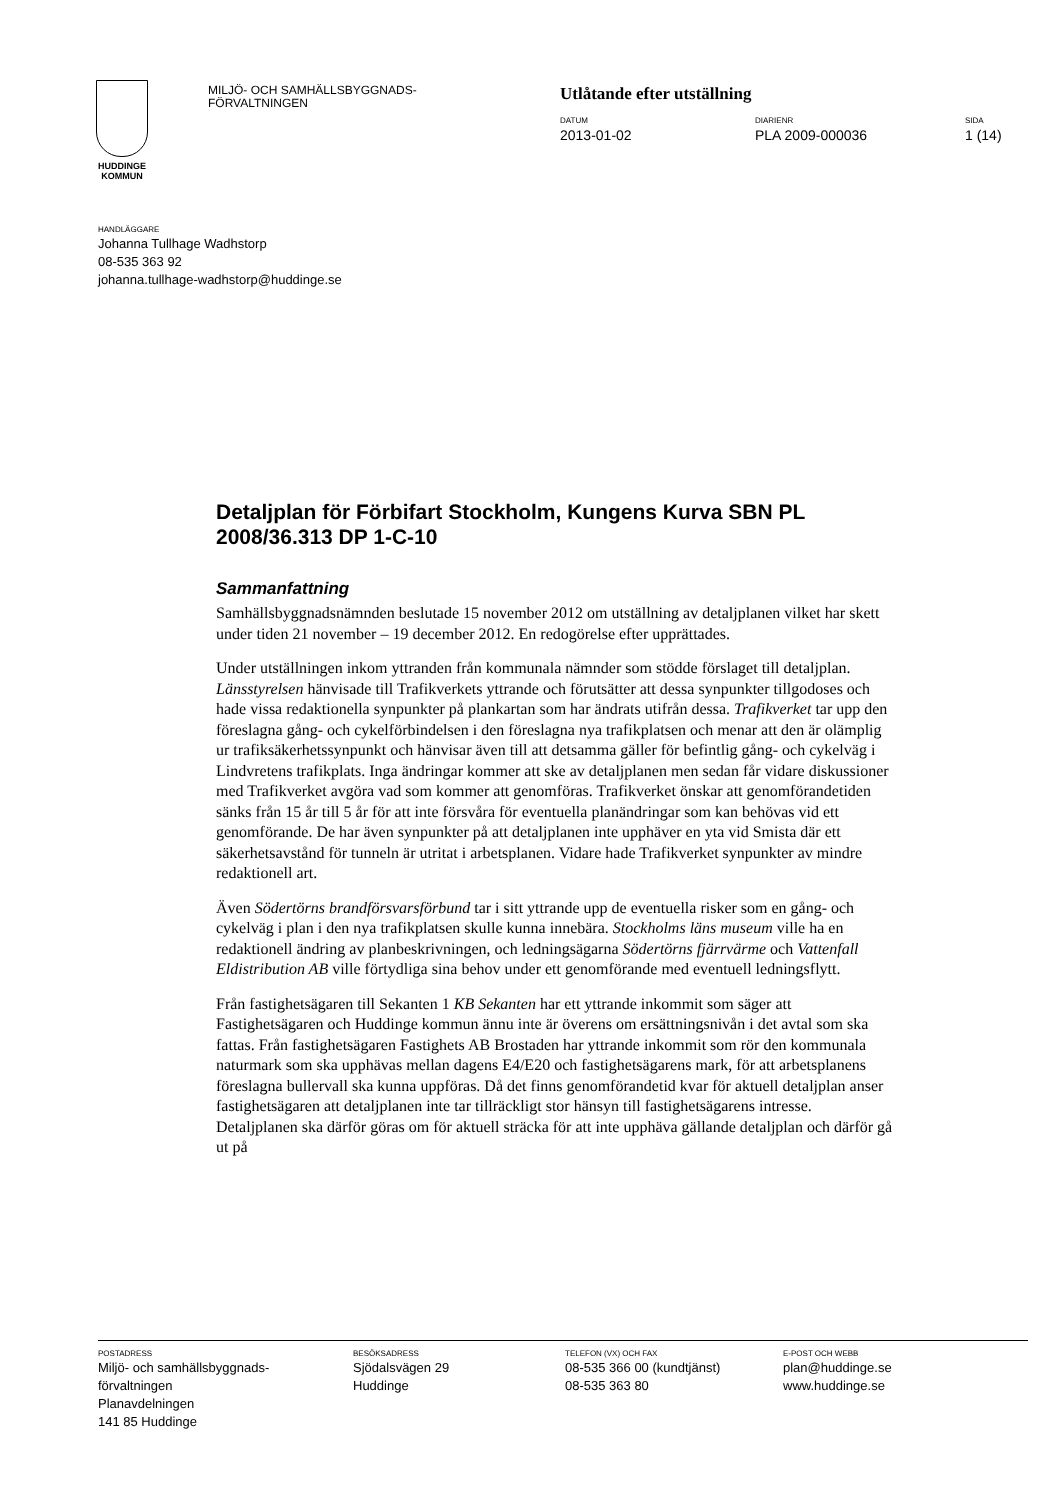HUDDINGE
KOMMUN
MILJÖ- OCH SAMHÄLLSBYGGNADS-
FÖRVALTNINGEN
Utlåtande efter utställning
DATUM
2013-01-02
DIARIENR
PLA 2009-000036
SIDA
1 (14)
HANDLÄGGARE
Johanna Tullhage Wadhstorp
08-535 363 92
johanna.tullhage-wadhstorp@huddinge.se
Detaljplan för Förbifart Stockholm, Kungens Kurva SBN PL 2008/36.313 DP 1-C-10
Sammanfattning
Samhällsbyggnadsnämnden beslutade 15 november 2012 om utställning av detaljplanen vilket har skett under tiden 21 november – 19 december 2012. En redogörelse efter upprättades.
Under utställningen inkom yttranden från kommunala nämnder som stödde förslaget till detaljplan. Länsstyrelsen hänvisade till Trafikverkets yttrande och förutsätter att dessa synpunkter tillgodoses och hade vissa redaktionella synpunkter på plankartan som har ändrats utifrån dessa. Trafikverket tar upp den föreslagna gång- och cykelförbindelsen i den föreslagna nya trafikplatsen och menar att den är olämplig ur trafiksäkerhetssynpunkt och hänvisar även till att detsamma gäller för befintlig gång- och cykelväg i Lindvretens trafikplats. Inga ändringar kommer att ske av detaljplanen men sedan får vidare diskussioner med Trafikverket avgöra vad som kommer att genomföras. Trafikverket önskar att genomförandetiden sänks från 15 år till 5 år för att inte försvåra för eventuella planändringar som kan behövas vid ett genomförande. De har även synpunkter på att detaljplanen inte upphäver en yta vid Smista där ett säkerhetsavstånd för tunneln är utritat i arbetsplanen. Vidare hade Trafikverket synpunkter av mindre redaktionell art.
Även Södertörns brandförsvarsförbund tar i sitt yttrande upp de eventuella risker som en gång- och cykelväg i plan i den nya trafikplatsen skulle kunna innebära. Stockholms läns museum ville ha en redaktionell ändring av planbeskrivningen, och ledningsägarna Södertörns fjärrvärme och Vattenfall Eldistribution AB ville förtydliga sina behov under ett genomförande med eventuell ledningsflytt.
Från fastighetsägaren till Sekanten 1 KB Sekanten har ett yttrande inkommit som säger att Fastighetsägaren och Huddinge kommun ännu inte är överens om ersättningsnivån i det avtal som ska fattas. Från fastighetsägaren Fastighets AB Brostaden har yttrande inkommit som rör den kommunala naturmark som ska upphävas mellan dagens E4/E20 och fastighetsägarens mark, för att arbetsplanens föreslagna bullervall ska kunna uppföras. Då det finns genomförandetid kvar för aktuell detaljplan anser fastighetsägaren att detaljplanen inte tar tillräckligt stor hänsyn till fastighetsägarens intresse. Detaljplanen ska därför göras om för aktuell sträcka för att inte upphäva gällande detaljplan och därför gå ut på
POSTADRESS
Miljö- och samhällsbyggnads-
förvaltningen
Planavdelningen
141 85 Huddinge
BESÖKSADRESS
Sjödalsvägen 29
Huddinge
TELEFON (VX) OCH FAX
08-535 366 00 (kundtjänst)
08-535 363 80
E-POST OCH WEBB
plan@huddinge.se
www.huddinge.se